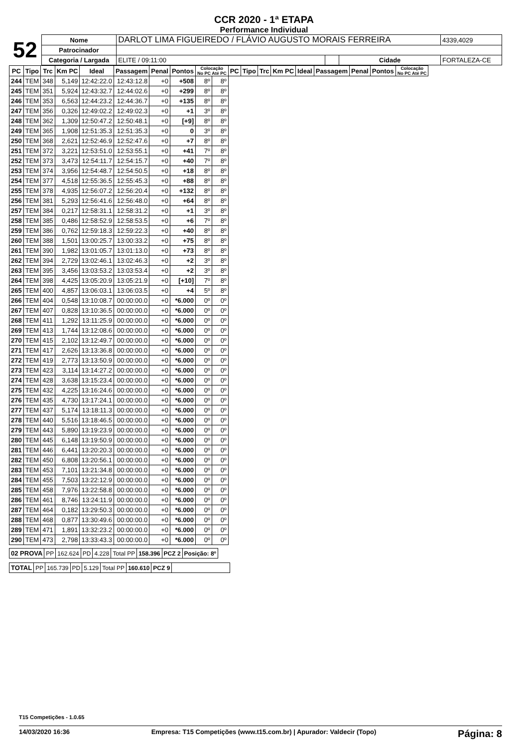CCR 2020 - 1ª ETAPA
Performance Individual
| 52 | Nome | DARLOT LIMA FIGUEIREDO / FLÁVIO AUGUSTO MORAIS FERREIRA | | | | 4339,4029 |
| | Patrocinador | | | | | |
| | Categoria / Largada | ELITE / 09:11:00 | | Cidade | FORTALEZA-CE | |
| PC | Tipo | Trc | Km PC | Ideal | Passagem | Penal | Pontos | Colocação No PC Até PC | | PC | Tipo | Trc | Km PC | Ideal | Passagem | Penal | Pontos | Colocação No PC Até PC |
| --- | --- | --- | --- | --- | --- | --- | --- | --- | --- | --- | --- | --- | --- | --- | --- | --- | --- | --- |
| 244 | TEM | 348 | 5,149 | 12:42:22.0 | 12:43:12.8 | +0 | +508 | 8º | 8º | | | | | | | | | |
| 245 | TEM | 351 | 5,924 | 12:43:32.7 | 12:44:02.6 | +0 | +299 | 8º | 8º | | | | | | | | | |
| 246 | TEM | 353 | 6,563 | 12:44:23.2 | 12:44:36.7 | +0 | +135 | 8º | 8º | | | | | | | | | |
| 247 | TEM | 356 | 0,326 | 12:49:02.2 | 12:49:02.3 | +0 | +1 | 3º | 8º | | | | | | | | | |
| 248 | TEM | 362 | 1,309 | 12:50:47.2 | 12:50:48.1 | +0 | [+9] | 8º | 8º | | | | | | | | | |
| 249 | TEM | 365 | 1,908 | 12:51:35.3 | 12:51:35.3 | +0 | 0 | 3º | 8º | | | | | | | | | |
| 250 | TEM | 368 | 2,621 | 12:52:46.9 | 12:52:47.6 | +0 | +7 | 8º | 8º | | | | | | | | | |
| 251 | TEM | 372 | 3,221 | 12:53:51.0 | 12:53:55.1 | +0 | +41 | 7º | 8º | | | | | | | | | |
| 252 | TEM | 373 | 3,473 | 12:54:11.7 | 12:54:15.7 | +0 | +40 | 7º | 8º | | | | | | | | | |
| 253 | TEM | 374 | 3,956 | 12:54:48.7 | 12:54:50.5 | +0 | +18 | 8º | 8º | | | | | | | | | |
| 254 | TEM | 377 | 4,518 | 12:55:36.5 | 12:55:45.3 | +0 | +88 | 8º | 8º | | | | | | | | | |
| 255 | TEM | 378 | 4,935 | 12:56:07.2 | 12:56:20.4 | +0 | +132 | 8º | 8º | | | | | | | | | |
| 256 | TEM | 381 | 5,293 | 12:56:41.6 | 12:56:48.0 | +0 | +64 | 8º | 8º | | | | | | | | | |
| 257 | TEM | 384 | 0,217 | 12:58:31.1 | 12:58:31.2 | +0 | +1 | 3º | 8º | | | | | | | | | |
| 258 | TEM | 385 | 0,486 | 12:58:52.9 | 12:58:53.5 | +0 | +6 | 7º | 8º | | | | | | | | | |
| 259 | TEM | 386 | 0,762 | 12:59:18.3 | 12:59:22.3 | +0 | +40 | 8º | 8º | | | | | | | | | |
| 260 | TEM | 388 | 1,501 | 13:00:25.7 | 13:00:33.2 | +0 | +75 | 8º | 8º | | | | | | | | | |
| 261 | TEM | 390 | 1,982 | 13:01:05.7 | 13:01:13.0 | +0 | +73 | 8º | 8º | | | | | | | | | |
| 262 | TEM | 394 | 2,729 | 13:02:46.1 | 13:02:46.3 | +0 | +2 | 3º | 8º | | | | | | | | | |
| 263 | TEM | 395 | 3,456 | 13:03:53.2 | 13:03:53.4 | +0 | +2 | 3º | 8º | | | | | | | | | |
| 264 | TEM | 398 | 4,425 | 13:05:20.9 | 13:05:21.9 | +0 | [+10] | 7º | 8º | | | | | | | | | |
| 265 | TEM | 400 | 4,857 | 13:06:03.1 | 13:06:03.5 | +0 | +4 | 5º | 8º | | | | | | | | | |
| 266 | TEM | 404 | 0,548 | 13:10:08.7 | 00:00:00.0 | +0 | *6.000 | 0º | 0º | | | | | | | | | |
| 267 | TEM | 407 | 0,828 | 13:10:36.5 | 00:00:00.0 | +0 | *6.000 | 0º | 0º | | | | | | | | | |
| 268 | TEM | 411 | 1,292 | 13:11:25.9 | 00:00:00.0 | +0 | *6.000 | 0º | 0º | | | | | | | | | |
| 269 | TEM | 413 | 1,744 | 13:12:08.6 | 00:00:00.0 | +0 | *6.000 | 0º | 0º | | | | | | | | | |
| 270 | TEM | 415 | 2,102 | 13:12:49.7 | 00:00:00.0 | +0 | *6.000 | 0º | 0º | | | | | | | | | |
| 271 | TEM | 417 | 2,626 | 13:13:36.8 | 00:00:00.0 | +0 | *6.000 | 0º | 0º | | | | | | | | | |
| 272 | TEM | 419 | 2,773 | 13:13:50.9 | 00:00:00.0 | +0 | *6.000 | 0º | 0º | | | | | | | | | |
| 273 | TEM | 423 | 3,114 | 13:14:27.2 | 00:00:00.0 | +0 | *6.000 | 0º | 0º | | | | | | | | | |
| 274 | TEM | 428 | 3,638 | 13:15:23.4 | 00:00:00.0 | +0 | *6.000 | 0º | 0º | | | | | | | | | |
| 275 | TEM | 432 | 4,225 | 13:16:24.6 | 00:00:00.0 | +0 | *6.000 | 0º | 0º | | | | | | | | | |
| 276 | TEM | 435 | 4,730 | 13:17:24.1 | 00:00:00.0 | +0 | *6.000 | 0º | 0º | | | | | | | | | |
| 277 | TEM | 437 | 5,174 | 13:18:11.3 | 00:00:00.0 | +0 | *6.000 | 0º | 0º | | | | | | | | | |
| 278 | TEM | 440 | 5,516 | 13:18:46.5 | 00:00:00.0 | +0 | *6.000 | 0º | 0º | | | | | | | | | |
| 279 | TEM | 443 | 5,890 | 13:19:23.9 | 00:00:00.0 | +0 | *6.000 | 0º | 0º | | | | | | | | | |
| 280 | TEM | 445 | 6,148 | 13:19:50.9 | 00:00:00.0 | +0 | *6.000 | 0º | 0º | | | | | | | | | |
| 281 | TEM | 446 | 6,441 | 13:20:20.3 | 00:00:00.0 | +0 | *6.000 | 0º | 0º | | | | | | | | | |
| 282 | TEM | 450 | 6,808 | 13:20:56.1 | 00:00:00.0 | +0 | *6.000 | 0º | 0º | | | | | | | | | |
| 283 | TEM | 453 | 7,101 | 13:21:34.8 | 00:00:00.0 | +0 | *6.000 | 0º | 0º | | | | | | | | | |
| 284 | TEM | 455 | 7,503 | 13:22:12.9 | 00:00:00.0 | +0 | *6.000 | 0º | 0º | | | | | | | | | |
| 285 | TEM | 458 | 7,976 | 13:22:58.8 | 00:00:00.0 | +0 | *6.000 | 0º | 0º | | | | | | | | | |
| 286 | TEM | 461 | 8,746 | 13:24:11.9 | 00:00:00.0 | +0 | *6.000 | 0º | 0º | | | | | | | | | |
| 287 | TEM | 464 | 0,182 | 13:29:50.3 | 00:00:00.0 | +0 | *6.000 | 0º | 0º | | | | | | | | | |
| 288 | TEM | 468 | 0,877 | 13:30:49.6 | 00:00:00.0 | +0 | *6.000 | 0º | 0º | | | | | | | | | |
| 289 | TEM | 471 | 1,891 | 13:32:23.2 | 00:00:00.0 | +0 | *6.000 | 0º | 0º | | | | | | | | | |
| 290 | TEM | 473 | 2,798 | 13:33:43.3 | 00:00:00.0 | +0 | *6.000 | 0º | 0º | | | | | | | | | |
| 02 PROVA | PP | 162.624 | PD | 4.228 | Total PP | 158.396 | PCZ 2 | Posição: 8º |
| TOTAL | PP | 165.739 | PD | 5.129 | Total PP | 160.610 | PCZ 9 | |
T15 Competições - 1.0.65
14/03/2020 16:36 Empresa: T15 Competições (www.t15.com.br) | Apurador: Valdecir (Topo) Página: 8